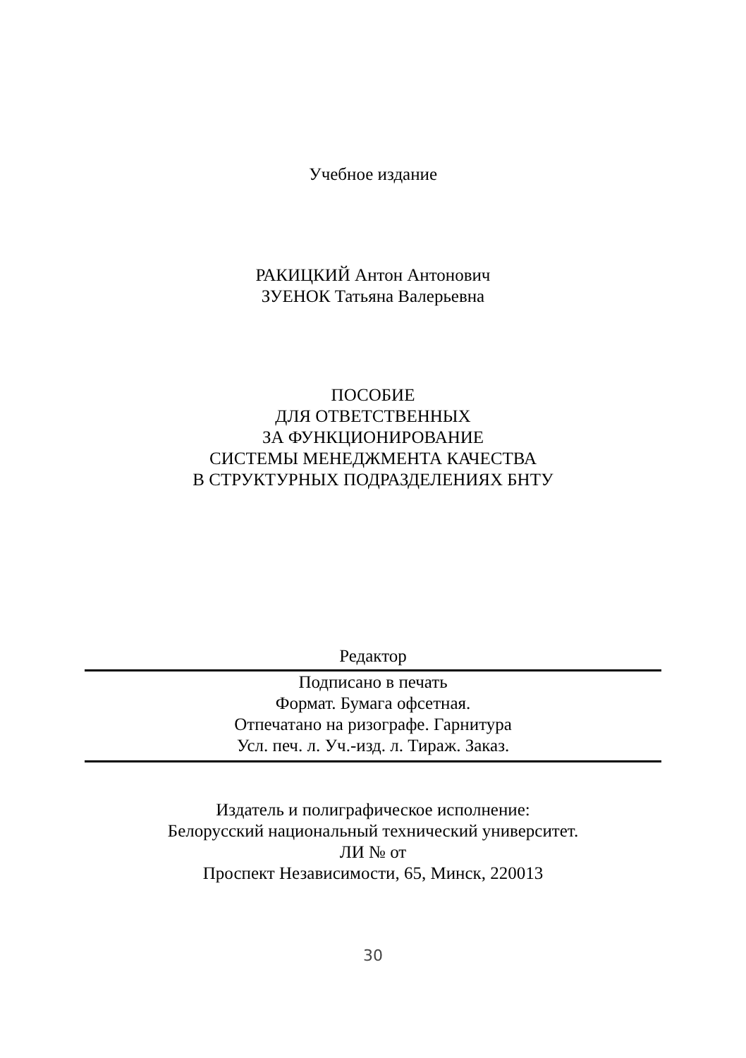Учебное издание
РАКИЦКИЙ Антон Антонович
ЗУЕНОК Татьяна Валерьевна
ПОСОБИЕ
ДЛЯ ОТВЕТСТВЕННЫХ
ЗА ФУНКЦИОНИРОВАНИЕ
СИСТЕМЫ МЕНЕДЖМЕНТА КАЧЕСТВА
В СТРУКТУРНЫХ ПОДРАЗДЕЛЕНИЯХ БНТУ
Редактор
Подписано в печать
Формат. Бумага офсетная.
Отпечатано на ризографе. Гарнитура
Усл. печ. л. Уч.-изд. л. Тираж. Заказ.
Издатель и полиграфическое исполнение:
Белорусский национальный технический университет.
ЛИ № от
Проспект Независимости, 65, Минск, 220013
30